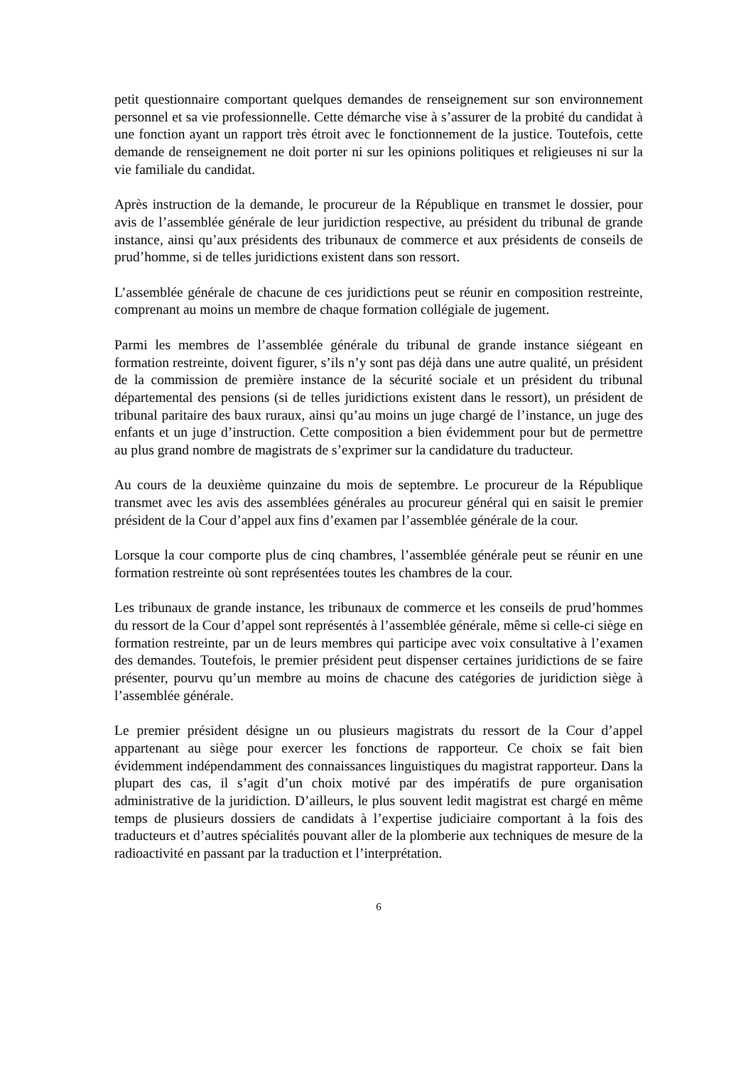petit questionnaire comportant quelques demandes de renseignement sur son environnement personnel et sa vie professionnelle. Cette démarche vise à s’assurer de la probité du candidat à une fonction ayant un rapport très étroit avec le fonctionnement de la justice. Toutefois, cette demande de renseignement ne doit porter ni sur les opinions politiques et religieuses ni sur la vie familiale du candidat.
Après instruction de la demande, le procureur de la République en transmet le dossier, pour avis de l’assemblée générale de leur juridiction respective, au président du tribunal de grande instance, ainsi qu’aux présidents des tribunaux de commerce et aux présidents de conseils de prud’homme, si de telles juridictions existent dans son ressort.
L’assemblée générale de chacune de ces juridictions peut se réunir en composition restreinte, comprenant au moins un membre de chaque formation collégiale de jugement.
Parmi les membres de l’assemblée générale du tribunal de grande instance siégeant en formation restreinte, doivent figurer, s’ils n’y sont pas déjà dans une autre qualité, un président de la commission de première instance de la sécurité sociale et un président du tribunal départemental des pensions (si de telles juridictions existent dans le ressort), un président de tribunal paritaire des baux ruraux, ainsi qu’au moins un juge chargé de l’instance, un juge des enfants et un juge d’instruction. Cette composition a bien évidemment pour but de permettre au plus grand nombre de magistrats de s’exprimer sur la candidature du traducteur.
Au cours de la deuxième quinzaine du mois de septembre. Le procureur de la République transmet avec les avis des assemblées générales au procureur général qui en saisit le premier président de la Cour d’appel aux fins d’examen par l’assemblée générale de la cour.
Lorsque la cour comporte plus de cinq chambres, l’assemblée générale peut se réunir en une formation restreinte où sont représentées toutes les chambres de la cour.
Les tribunaux de grande instance, les tribunaux de commerce et les conseils de prud’hommes du ressort de la Cour d’appel sont représentés à l’assemblée générale, même si celle-ci siège en formation restreinte, par un de leurs membres qui participe avec voix consultative à l’examen des demandes. Toutefois, le premier président peut dispenser certaines juridictions de se faire présenter, pourvu qu’un membre au moins de chacune des catégories de juridiction siège à l’assemblée générale.
Le premier président désigne un ou plusieurs magistrats du ressort de la Cour d’appel appartenant au siège pour exercer les fonctions de rapporteur. Ce choix se fait bien évidemment indépendamment des connaissances linguistiques du magistrat rapporteur. Dans la plupart des cas, il s’agit d’un choix motivé par des impératifs de pure organisation administrative de la juridiction. D’ailleurs, le plus souvent ledit magistrat est chargé en même temps de plusieurs dossiers de candidats à l’expertise judiciaire comportant à la fois des traducteurs et d’autres spécialités pouvant aller de la plomberie aux techniques de mesure de la radioactivité en passant par la traduction et l’interprétation.
6